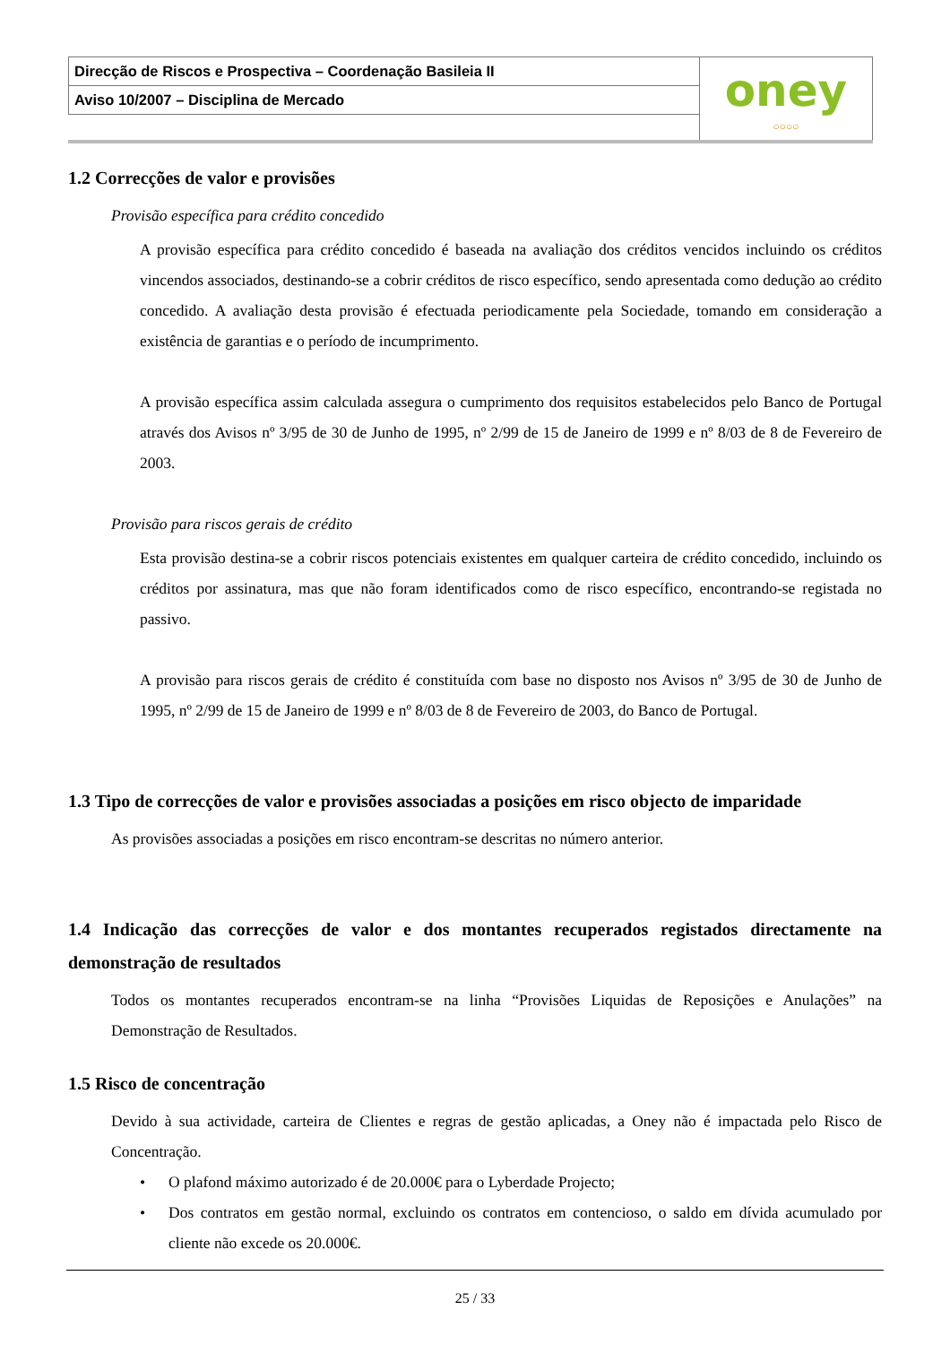| Direcção de Riscos e Prospectiva – Coordenação Basileia II | oney ○○○○ |
| Aviso 10/2007 – Disciplina de Mercado | |
1.2 Correcções de valor e provisões
Provisão específica para crédito concedido
A provisão específica para crédito concedido é baseada na avaliação dos créditos vencidos incluindo os créditos vincendos associados, destinando-se a cobrir créditos de risco específico, sendo apresentada como dedução ao crédito concedido. A avaliação desta provisão é efectuada periodicamente pela Sociedade, tomando em consideração a existência de garantias e o período de incumprimento.
A provisão específica assim calculada assegura o cumprimento dos requisitos estabelecidos pelo Banco de Portugal através dos Avisos nº 3/95 de 30 de Junho de 1995, nº 2/99 de 15 de Janeiro de 1999 e nº 8/03 de 8 de Fevereiro de 2003.
Provisão para riscos gerais de crédito
Esta provisão destina-se a cobrir riscos potenciais existentes em qualquer carteira de crédito concedido, incluindo os créditos por assinatura, mas que não foram identificados como de risco específico, encontrando-se registada no passivo.
A provisão para riscos gerais de crédito é constituída com base no disposto nos Avisos nº 3/95 de 30 de Junho de 1995, nº 2/99 de 15 de Janeiro de 1999 e nº 8/03 de 8 de Fevereiro de 2003, do Banco de Portugal.
1.3 Tipo de correcções de valor e provisões associadas a posições em risco objecto de imparidade
As provisões associadas a posições em risco encontram-se descritas no número anterior.
1.4 Indicação das correcções de valor e dos montantes recuperados registados directamente na demonstração de resultados
Todos os montantes recuperados encontram-se na linha “Provisões Liquidas de Reposições e Anulações” na Demonstração de Resultados.
1.5 Risco de concentração
Devido à sua actividade, carteira de Clientes e regras de gestão aplicadas, a Oney não é impactada pelo Risco de Concentração.
• O plafond máximo autorizado é de 20.000€ para o Lyberdade Projecto;
• Dos contratos em gestão normal, excluindo os contratos em contencioso, o saldo em dívida acumulado por cliente não excede os 20.000€.
25 / 33